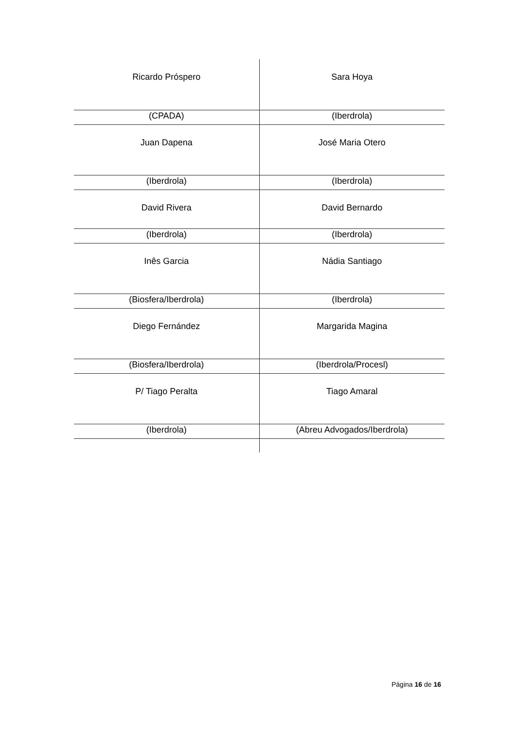| Ricardo Próspero | Sara Hoya |
| (CPADA) | (Iberdrola) |
| Juan Dapena | José Maria Otero |
| (Iberdrola) | (Iberdrola) |
| David Rivera | David Bernardo |
| (Iberdrola) | (Iberdrola) |
| Inês Garcia | Nádia Santiago |
| (Biosfera/Iberdrola) | (Iberdrola) |
| Diego Fernández | Margarida Magina |
| (Biosfera/Iberdrola) | (Iberdrola/Procesl) |
| P/ Tiago Peralta | Tiago Amaral |
| (Iberdrola) | (Abreu Advogados/Iberdrola) |
Página 16 de 16